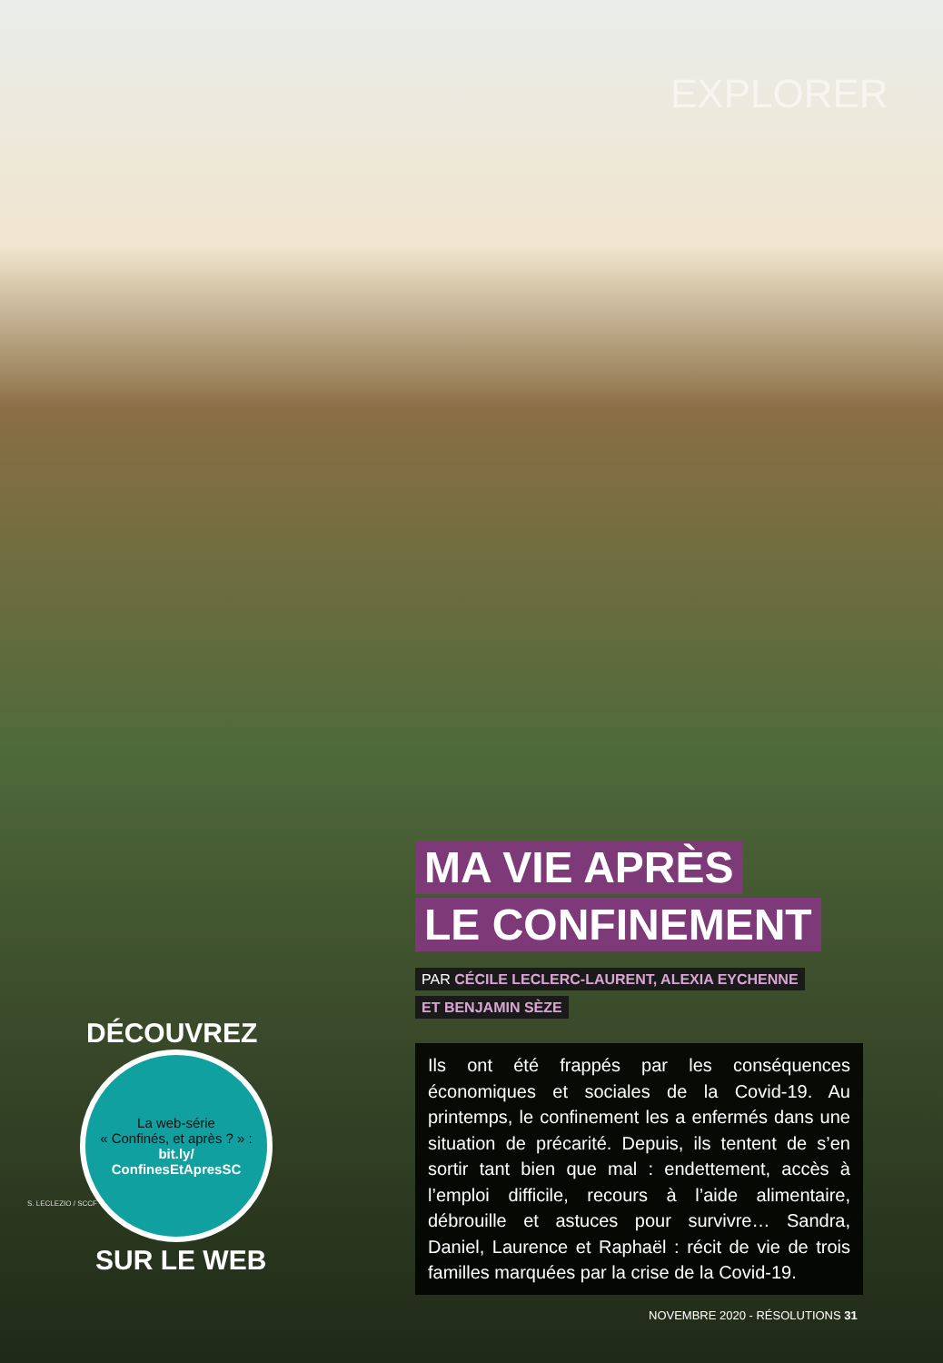EXPLORER
MA VIE APRÈS
LE CONFINEMENT
PAR CÉCILE LECLERC-LAURENT, ALEXIA EYCHENNE
ET BENJAMIN SÈZE
Ils ont été frappés par les conséquences économiques et sociales de la Covid-19. Au printemps, le confinement les a enfermés dans une situation de précarité. Depuis, ils tentent de s’en sortir tant bien que mal : endettement, accès à l’emploi difficile, recours à l’aide alimentaire, débrouille et astuces pour survivre… Sandra, Daniel, Laurence et Raphaël : récit de vie de trois familles marquées par la crise de la Covid-19.
DÉCOUVREZ
La web-série
« Confinés, et après ? » :
bit.ly/
ConfinesEtApresSC
SUR LE WEB
S. LECLEZIO / SCCF
NOVEMBRE 2020 - RÉSOLUTIONS 31